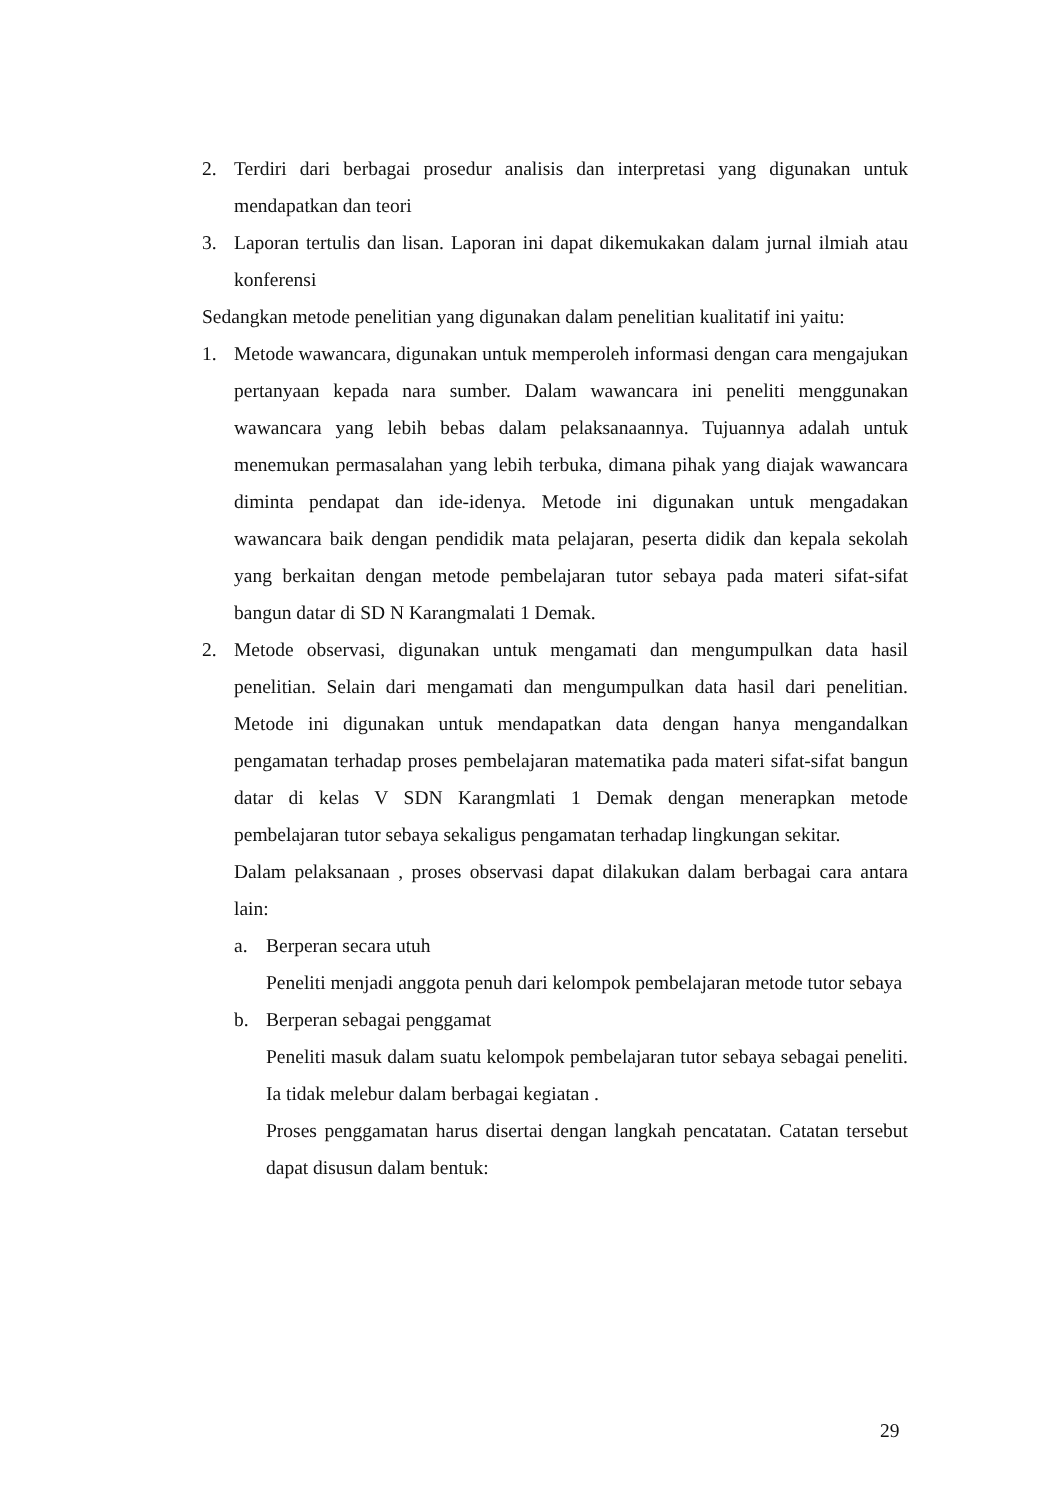2. Terdiri dari berbagai prosedur analisis dan interpretasi yang digunakan untuk mendapatkan dan teori
3. Laporan tertulis dan lisan. Laporan ini dapat dikemukakan dalam jurnal ilmiah atau konferensi
Sedangkan metode penelitian yang digunakan dalam penelitian kualitatif ini yaitu:
1. Metode wawancara, digunakan untuk memperoleh informasi dengan cara mengajukan pertanyaan kepada nara sumber. Dalam wawancara ini peneliti menggunakan wawancara yang lebih bebas dalam pelaksanaannya. Tujuannya adalah untuk menemukan permasalahan yang lebih terbuka, dimana pihak yang diajak wawancara diminta pendapat dan ide-idenya. Metode ini digunakan untuk mengadakan wawancara baik dengan pendidik mata pelajaran, peserta didik dan kepala sekolah yang berkaitan dengan metode pembelajaran tutor sebaya pada materi sifat-sifat bangun datar di SD N Karangmalati 1 Demak.
2. Metode observasi, digunakan untuk mengamati dan mengumpulkan data hasil penelitian. Selain dari mengamati dan mengumpulkan data hasil dari penelitian. Metode ini digunakan untuk mendapatkan data dengan hanya mengandalkan pengamatan terhadap proses pembelajaran matematika pada materi sifat-sifat bangun datar di kelas V SDN Karangmlati 1 Demak dengan menerapkan metode pembelajaran tutor sebaya sekaligus pengamatan terhadap lingkungan sekitar.
Dalam pelaksanaan , proses observasi dapat dilakukan dalam berbagai cara antara lain:
a. Berperan secara utuh
Peneliti menjadi anggota penuh dari kelompok pembelajaran metode tutor sebaya
b. Berperan sebagai penggamat
Peneliti masuk dalam suatu kelompok pembelajaran tutor sebaya sebagai peneliti. Ia tidak melebur dalam berbagai kegiatan .
Proses penggamatan harus disertai dengan langkah pencatatan. Catatan tersebut dapat disusun dalam bentuk:
29